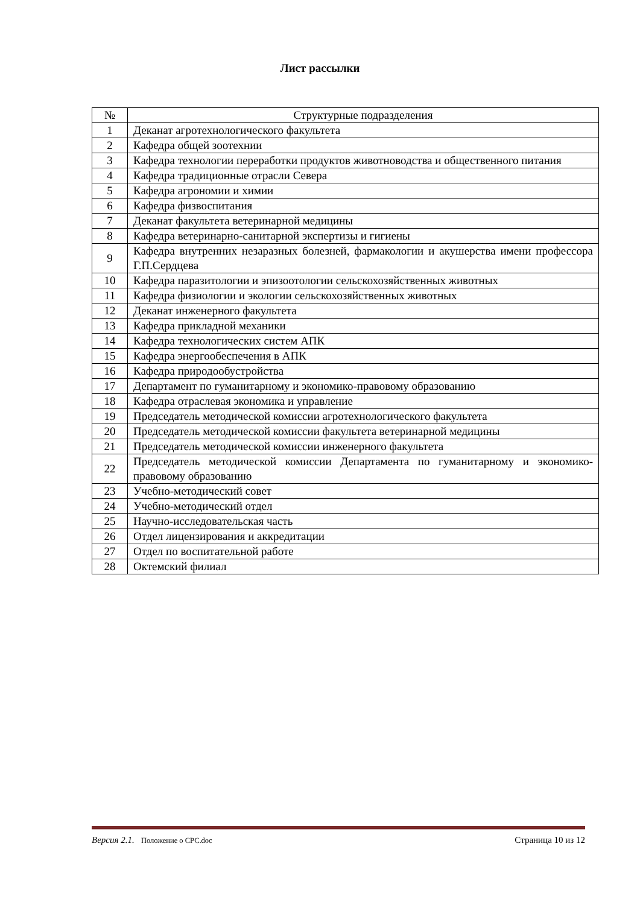Лист рассылки
| № | Структурные подразделения |
| --- | --- |
| 1 | Деканат агротехнологического факультета |
| 2 | Кафедра общей зоотехнии |
| 3 | Кафедра технологии переработки продуктов животноводства и общественного питания |
| 4 | Кафедра традиционные отрасли Севера |
| 5 | Кафедра агрономии и химии |
| 6 | Кафедра физвоспитания |
| 7 | Деканат факультета ветеринарной медицины |
| 8 | Кафедра ветеринарно-санитарной экспертизы и гигиены |
| 9 | Кафедра внутренних незаразных болезней, фармакологии и акушерства имени профессора Г.П.Сердцева |
| 10 | Кафедра паразитологии и эпизоотологии сельскохозяйственных животных |
| 11 | Кафедра физиологии и экологии сельскохозяйственных животных |
| 12 | Деканат инженерного факультета |
| 13 | Кафедра прикладной механики |
| 14 | Кафедра технологических систем АПК |
| 15 | Кафедра энергообеспечения в АПК |
| 16 | Кафедра природообустройства |
| 17 | Департамент по гуманитарному и экономико-правовому образованию |
| 18 | Кафедра отраслевая экономика и управление |
| 19 | Председатель методической комиссии агротехнологического факультета |
| 20 | Председатель методической комиссии факультета ветеринарной медицины |
| 21 | Председатель методической комиссии инженерного факультета |
| 22 | Председатель методической комиссии Департамента по гуманитарному и экономико-правовому образованию |
| 23 | Учебно-методический совет |
| 24 | Учебно-методический отдел |
| 25 | Научно-исследовательская часть |
| 26 | Отдел лицензирования и аккредитации |
| 27 | Отдел по воспитательной работе |
| 28 | Октемский филиал |
Версия 2.1. Положение о СРС.doc Страница 10 из 12